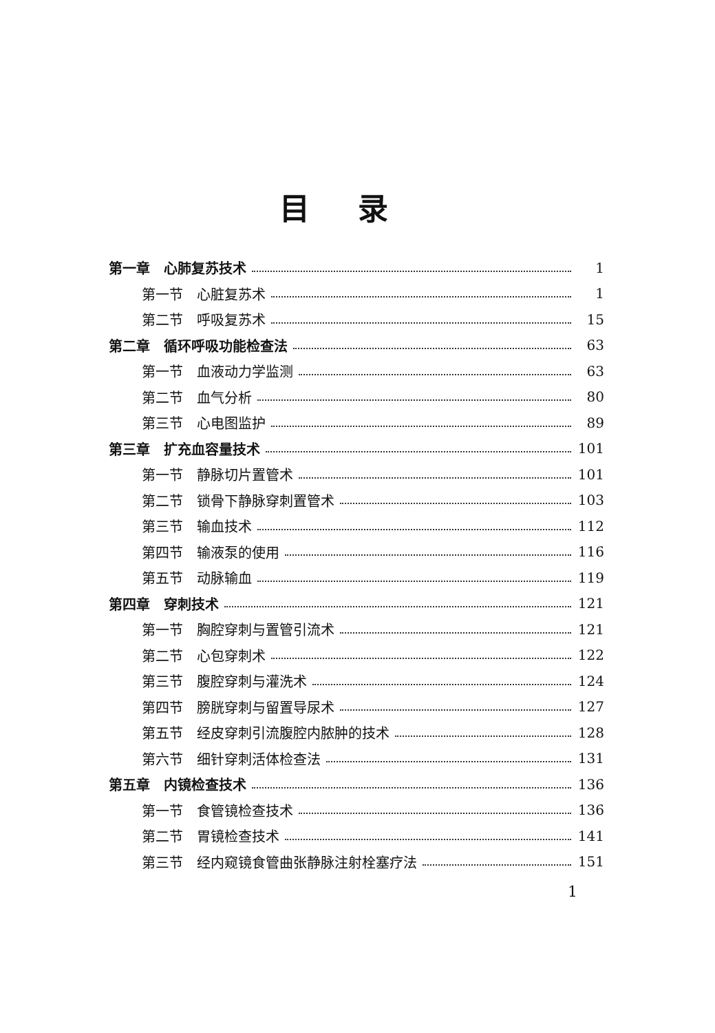目录
第一章　心肺复苏技术 1
第一节　心脏复苏术 1
第二节　呼吸复苏术 15
第二章　循环呼吸功能检查法 63
第一节　血液动力学监测 63
第二节　血气分析 80
第三节　心电图监护 89
第三章　扩充血容量技术 101
第一节　静脉切片置管术 101
第二节　锁骨下静脉穿刺置管术 103
第三节　输血技术 112
第四节　输液泵的使用 116
第五节　动脉输血 119
第四章　穿刺技术 121
第一节　胸腔穿刺与置管引流术 121
第二节　心包穿刺术 122
第三节　腹腔穿刺与灌洗术 124
第四节　膀胱穿刺与留置导尿术 127
第五节　经皮穿刺引流腹腔内脓肿的技术 128
第六节　细针穿刺活体检查法 131
第五章　内镜检查技术 136
第一节　食管镜检查技术 136
第二节　胃镜检查技术 141
第三节　经内窥镜食管曲张静脉注射栓塞疗法 151
1